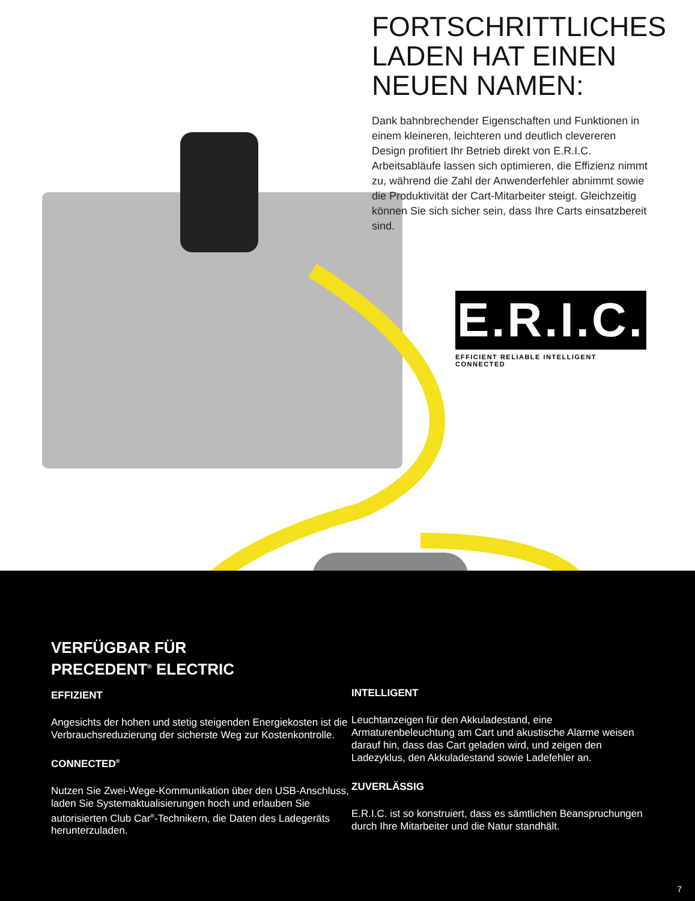FORTSCHRITTLICHES LADEN HAT EINEN NEUEN NAMEN:
Dank bahnbrechender Eigenschaften und Funktionen in einem kleineren, leichteren und deutlich clevereren Design profitiert Ihr Betrieb direkt von E.R.I.C. Arbeitsabläufe lassen sich optimieren, die Effizienz nimmt zu, während die Zahl der Anwenderfehler abnimmt sowie die Produktivität der Cart-Mitarbeiter steigt. Gleichzeitig können Sie sich sicher sein, dass Ihre Carts einsatzbereit sind.
E.R.I.C.
EFFICIENT RELIABLE INTELLIGENT CONNECTED
VERFÜGBAR FÜR
PRECEDENT<sup>®</sup> ELECTRIC
EFFIZIENT
Angesichts der hohen und stetig steigenden Energiekosten ist die Verbrauchsreduzierung der sicherste Weg zur Kostenkontrolle.
CONNECTED<sup>®</sup>
Nutzen Sie Zwei-Wege-Kommunikation über den USB-Anschluss, laden Sie Systemaktualisierungen hoch und erlauben Sie autorisierten Club Car<sup>®</sup>-Technikern, die Daten des Ladegeräts herunterzuladen.
INTELLIGENT
Leuchtanzeigen für den Akkuladestand, eine Armaturenbeleuchtung am Cart und akustische Alarme weisen darauf hin, dass das Cart geladen wird, und zeigen den Ladezyklus, den Akkuladestand sowie Ladefehler an.
ZUVERLÄSSIG
E.R.I.C. ist so konstruiert, dass es sämtlichen Beanspruchungen durch Ihre Mitarbeiter und die Natur standhält.
7